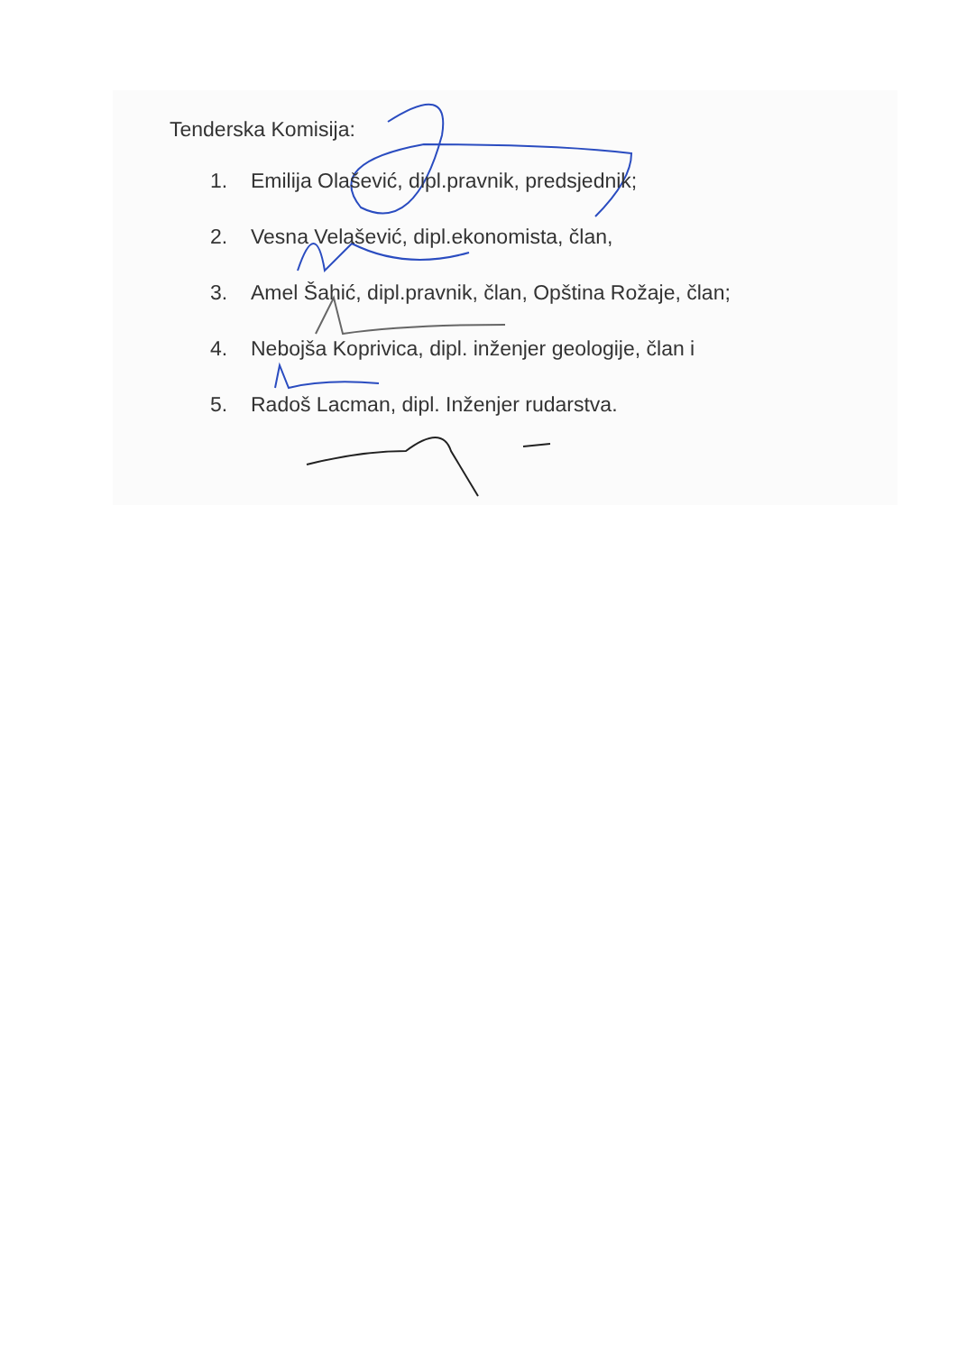Tenderska Komisija:
1. Emilija Olašević, dipl.pravnik, predsjednik;
2. Vesna Velašević, dipl.ekonomista, član,
3. Amel Šahić, dipl.pravnik, član, Opština Rožaje, član;
4. Nebojša Koprivica, dipl. inženjer geologije, član i
5. Radoš Lacman, dipl. Inženjer rudarstva.